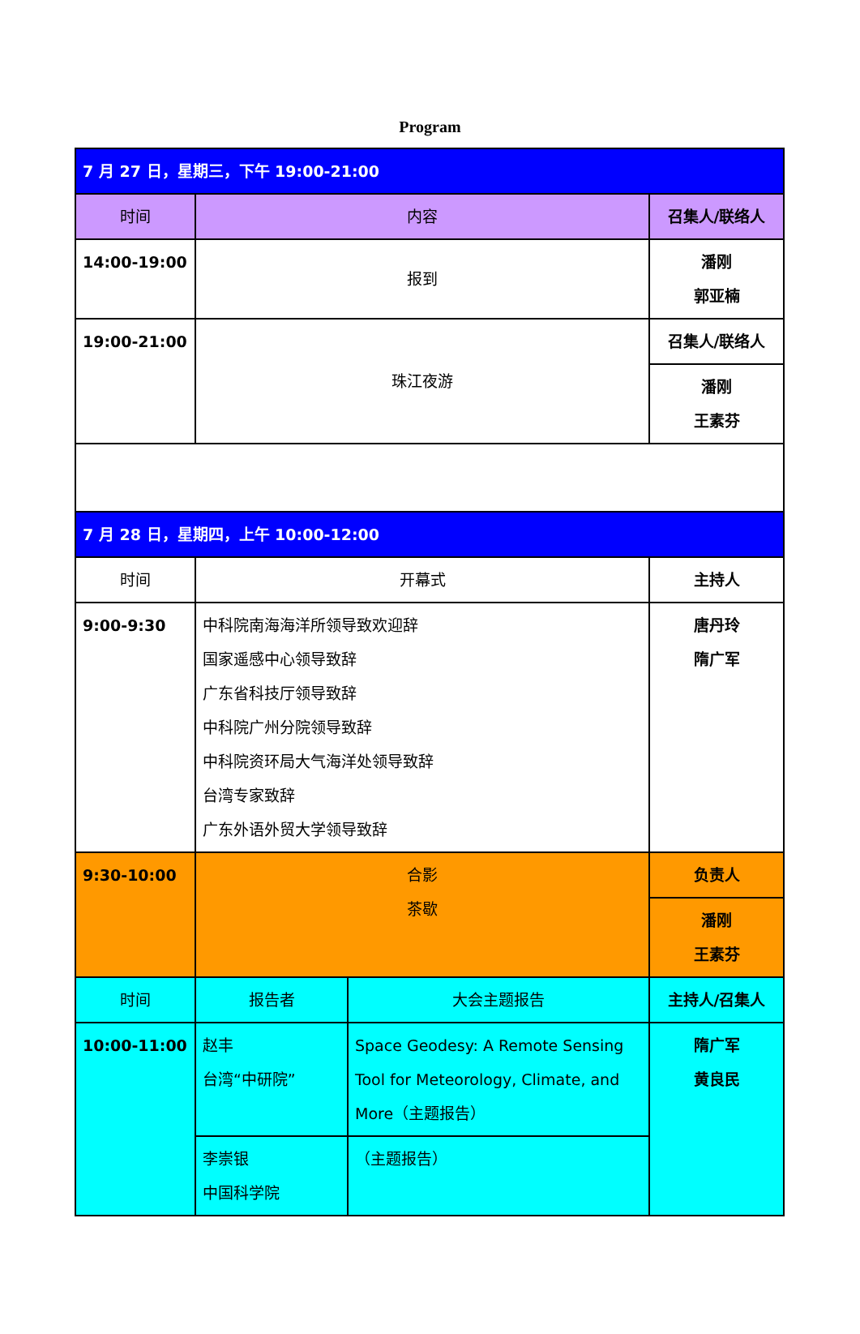Program
| 7 月 27 日，星期三，下午 19:00-21:00 | | | |
| 时间 | 内容 | | 召集人/联络人 |
| 14:00-19:00 | 报到 | | 潘刚 郭亚楠 |
| 19:00-21:00 | 珠江夜游 | | 召集人/联络人 |
| | | | 潘刚 王素芬 |
| 7 月 28 日，星期四，上午 10:00-12:00 | | | |
| 时间 | 开幕式 | | 主持人 |
| 9:00-9:30 | 中科院南海海洋所领导致欢迎辞 国家遥感中心领导致辞 广东省科技厅领导致辞 中科院广州分院领导致辞 中科院资环局大气海洋处领导致辞 台湾专家致辞 广东外语外贸大学领导致辞 | | 唐丹玲 隋广军 |
| 9:30-10:00 | 合影 茶歇 | | 负责人 |
| | | | 潘刚 王素芬 |
| 时间 | 报告者 | 大会主题报告 | 主持人/召集人 |
| 10:00-11:00 | 赵丰 台湾“中研院” | Space Geodesy: A Remote Sensing Tool for Meteorology, Climate, and More（主题报告） | 隋广军 黄良民 |
| | 李崇银 中国科学院 | （主题报告） | |